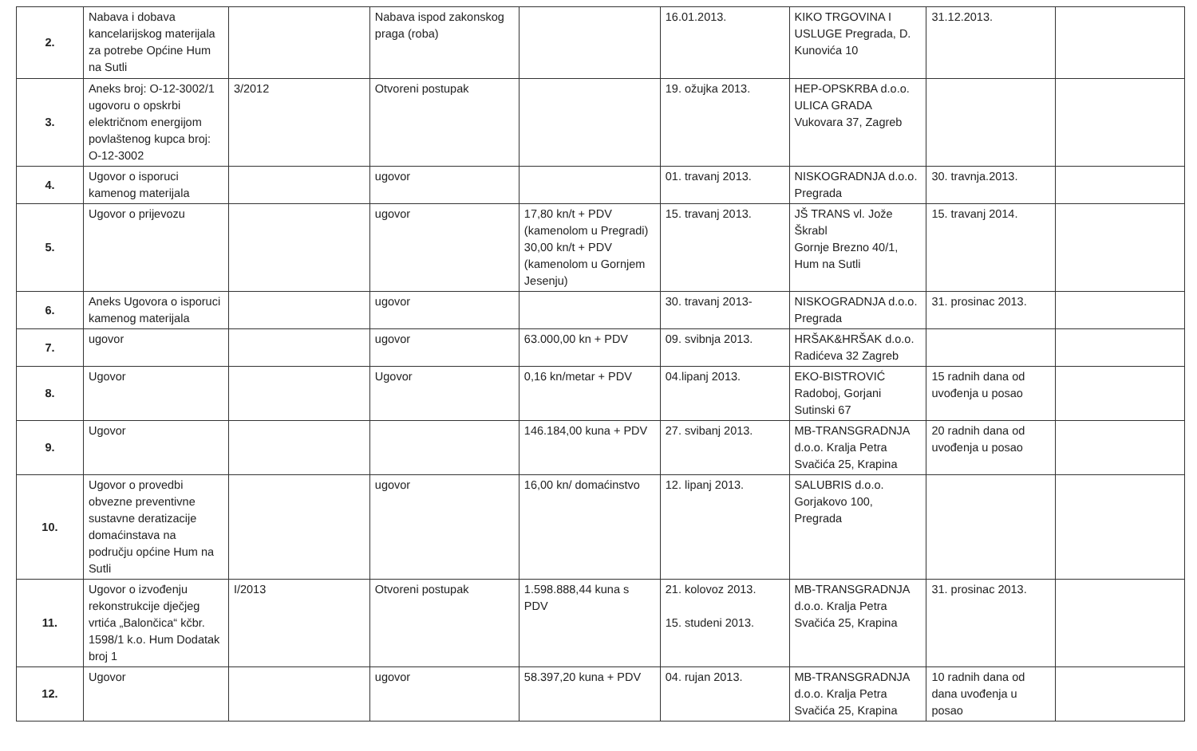| 2. | Nabava i dobava kancelarijskog materijala za potrebe Općine Hum na Sutli | | Nabava ispod zakonskog praga (roba) | | 16.01.2013. | KIKO TRGOVINA I USLUGE Pregrada, D. Kunovića 10 | 31.12.2013. | |
| 3. | Aneks broj: O-12-3002/1 ugovoru o opskrbi električnom energijom povlaštenog kupca broj: O-12-3002 | 3/2012 | Otvoreni postupak | | 19. ožujka 2013. | HEP-OPSKRBA d.o.o. ULICA GRADA Vukovara 37, Zagreb | | |
| 4. | Ugovor o isporuci kamenog materijala | | ugovor | | 01. travanj 2013. | NISKOGRADNJA d.o.o. Pregrada | 30. travnja.2013. | |
| 5. | Ugovor o prijevozu | | ugovor | 17,80 kn/t + PDV (kamenolom u Pregradi) 30,00 kn/t + PDV (kamenolom u Gornjem Jesenju) | 15. travanj 2013. | JŠ TRANS vl. Jože Škrabl Gornje Brezno 40/1, Hum na Sutli | 15. travanj 2014. | |
| 6. | Aneks Ugovora o isporuci kamenog materijala | | ugovor | | 30. travanj 2013- | NISKOGRADNJA d.o.o. Pregrada | 31. prosinac 2013. | |
| 7. | ugovor | | ugovor | 63.000,00 kn + PDV | 09. svibnja 2013. | HRŠAK&HRŠAK d.o.o. Radićeva 32 Zagreb | | |
| 8. | Ugovor | | Ugovor | 0,16 kn/metar + PDV | 04.lipanj 2013. | EKO-BISTROVIĆ Radoboj, Gorjani Sutinski 67 | 15 radnih dana od uvođenja u posao | |
| 9. | Ugovor | | | 146.184,00 kuna + PDV | 27. svibanj 2013. | MB-TRANSGRADNJA d.o.o. Kralja Petra Svačića 25, Krapina | 20 radnih dana od uvođenja u posao | |
| 10. | Ugovor o provedbi obvezne preventivne sustavne deratizacije domaćinstava na području općine Hum na Sutli | | ugovor | 16,00 kn/ domaćinstvo | 12. lipanj 2013. | SALUBRIS d.o.o. Gorjakovo 100, Pregrada | | |
| 11. | Ugovor o izvođenju rekonstrukcije dječjeg vrtića „Balončica“ kčbr. 1598/1 k.o. Hum Dodatak broj 1 | I/2013 | Otvoreni postupak | 1.598.888,44 kuna s PDV | 21. kolovoz 2013. 15. studeni 2013. | MB-TRANSGRADNJA d.o.o. Kralja Petra Svačića 25, Krapina | 31. prosinac 2013. | |
| 12. | Ugovor | | ugovor | 58.397,20 kuna + PDV | 04. rujan 2013. | MB-TRANSGRADNJA d.o.o. Kralja Petra Svačića 25, Krapina | 10 radnih dana od dana uvođenja u posao | |